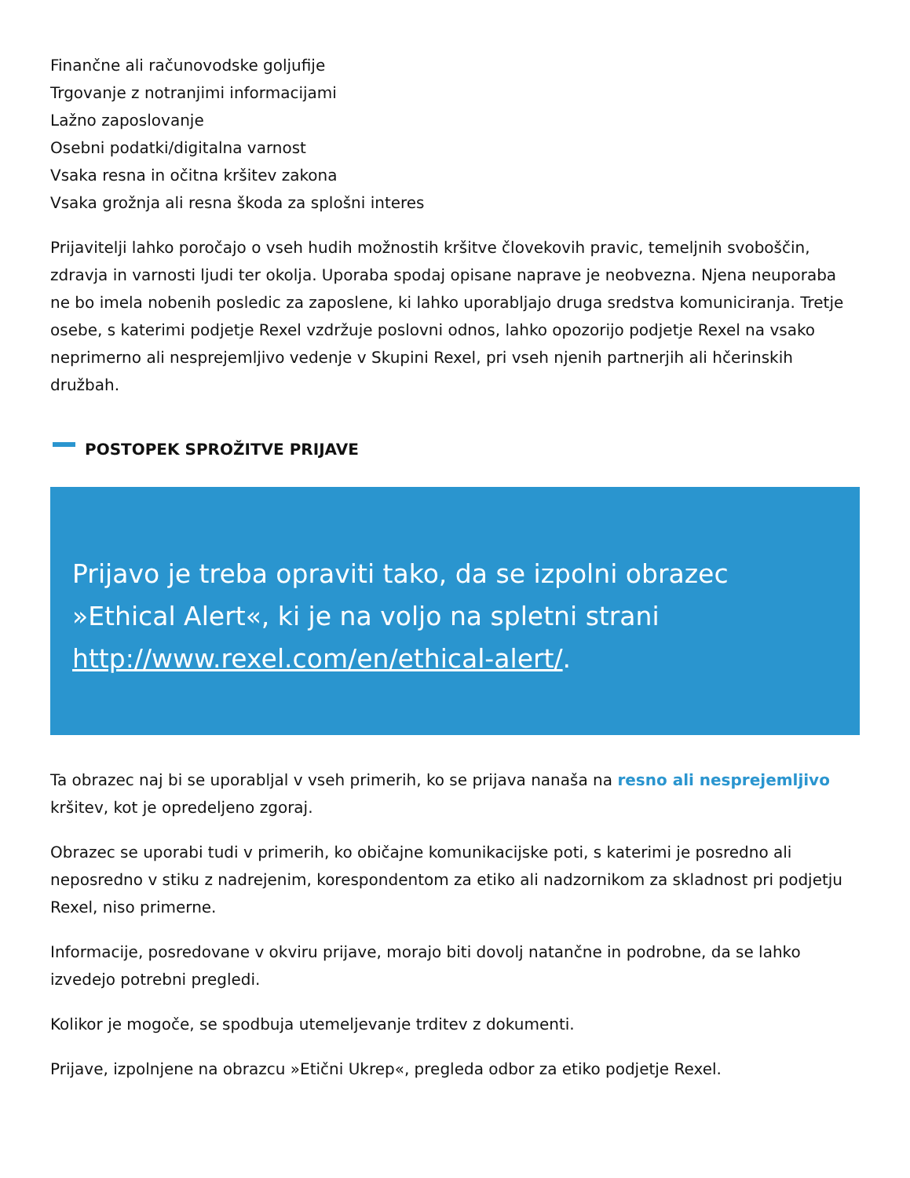Finančne ali računovodske goljufije
Trgovanje z notranjimi informacijami
Lažno zaposlovanje
Osebni podatki/digitalna varnost
Vsaka resna in očitna kršitev zakona
Vsaka grožnja ali resna škoda za splošni interes
Prijavitelji lahko poročajo o vseh hudih možnostih kršitve človekovih pravic, temeljnih svoboščin, zdravja in varnosti ljudi ter okolja. Uporaba spodaj opisane naprave je neobvezna. Njena neuporaba ne bo imela nobenih posledic za zaposlene, ki lahko uporabljajo druga sredstva komuniciranja. Tretje osebe, s katerimi podjetje Rexel vzdržuje poslovni odnos, lahko opozorijo podjetje Rexel na vsako neprimerno ali nesprejemljivo vedenje v Skupini Rexel, pri vseh njenih partnerjih ali hčerinskih družbah.
POSTOPEK SPROŽITVE PRIJAVE
Prijavo je treba opraviti tako, da se izpolni obrazec »Ethical Alert«, ki je na voljo na spletni strani http://www.rexel.com/en/ethical-alert/.
Ta obrazec naj bi se uporabljal v vseh primerih, ko se prijava nanaša na resno ali nesprejemljivo kršitev, kot je opredeljeno zgoraj.
Obrazec se uporabi tudi v primerih, ko običajne komunikacijske poti, s katerimi je posredno ali neposredno v stiku z nadrejenim, korespondentom za etiko ali nadzornikom za skladnost pri podjetju Rexel, niso primerne.
Informacije, posredovane v okviru prijave, morajo biti dovolj natančne in podrobne, da se lahko izvedejo potrebni pregledi.
Kolikor je mogoče, se spodbuja utemeljevanje trditev z dokumenti.
Prijave, izpolnjene na obrazcu »Etični Ukrep«, pregleda odbor za etiko podjetje Rexel.